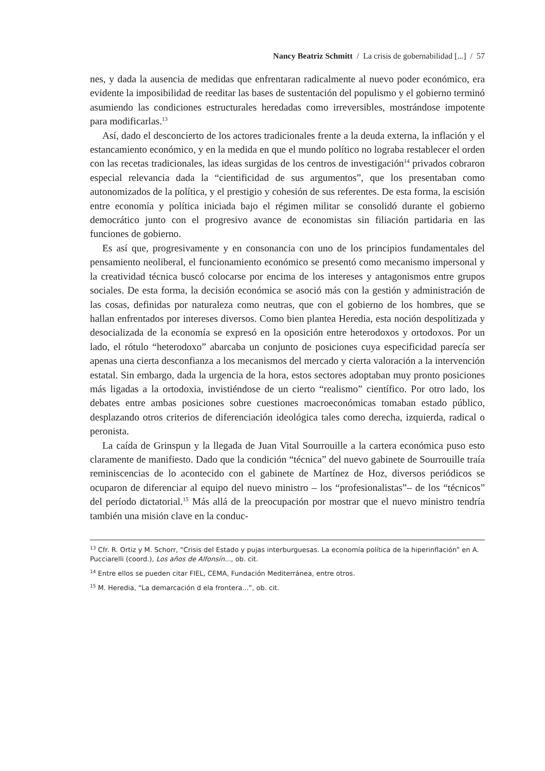Nancy Beatriz Schmitt / La crisis de gobernabilidad [...] / 57
nes, y dada la ausencia de medidas que enfrentaran radicalmente al nuevo poder económico, era evidente la imposibilidad de reeditar las bases de sustentación del populismo y el gobierno terminó asumiendo las condiciones estructurales heredadas como irreversibles, mostrándose impotente para modificarlas.<sup>13</sup>
Así, dado el desconcierto de los actores tradicionales frente a la deuda externa, la inflación y el estancamiento económico, y en la medida en que el mundo político no lograba restablecer el orden con las recetas tradicionales, las ideas surgidas de los centros de investigación<sup>14</sup> privados cobraron especial relevancia dada la “cientificidad de sus argumentos”, que los presentaban como autonomizados de la política, y el prestigio y cohesión de sus referentes. De esta forma, la escisión entre economía y política iniciada bajo el régimen militar se consolidó durante el gobierno democrático junto con el progresivo avance de economistas sin filiación partidaria en las funciones de gobierno.
Es así que, progresivamente y en consonancia con uno de los principios fundamentales del pensamiento neoliberal, el funcionamiento económico se presentó como mecanismo impersonal y la creatividad técnica buscó colocarse por encima de los intereses y antagonismos entre grupos sociales. De esta forma, la decisión económica se asoció más con la gestión y administración de las cosas, definidas por naturaleza como neutras, que con el gobierno de los hombres, que se hallan enfrentados por intereses diversos. Como bien plantea Heredia, esta noción despolitizada y desocializada de la economía se expresó en la oposición entre heterodoxos y ortodoxos. Por un lado, el rótulo “heterodoxo” abarcaba un conjunto de posiciones cuya especificidad parecía ser apenas una cierta desconfianza a los mecanismos del mercado y cierta valoración a la intervención estatal. Sin embargo, dada la urgencia de la hora, estos sectores adoptaban muy pronto posiciones más ligadas a la ortodoxia, invistiéndose de un cierto “realismo” científico. Por otro lado, los debates entre ambas posiciones sobre cuestiones macroeconómicas tomaban estado público, desplazando otros criterios de diferenciación ideológica tales como derecha, izquierda, radical o peronista.
La caída de Grinspun y la llegada de Juan Vital Sourrouille a la cartera económica puso esto claramente de manifiesto. Dado que la condición “técnica” del nuevo gabinete de Sourrouille traía reminiscencias de lo acontecido con el gabinete de Martínez de Hoz, diversos periódicos se ocuparon de diferenciar al equipo del nuevo ministro – los “profesionalistas”– de los “técnicos” del período dictatorial.<sup>15</sup> Más allá de la preocupación por mostrar que el nuevo ministro tendría también una misión clave en la conduc-
<sup>13</sup> Cfr. R. Ortiz y M. Schorr, “Crisis del Estado y pujas interburguesas. La economía política de la hiperinflación” en A. Pucciarelli (coord.), Los años de Alfonsín..., ob. cit.
<sup>14</sup> Entre ellos se pueden citar FIEL, CEMA, Fundación Mediterránea, entre otros.
<sup>15</sup> M. Heredia, “La demarcación d ela frontera...”, ob. cit.